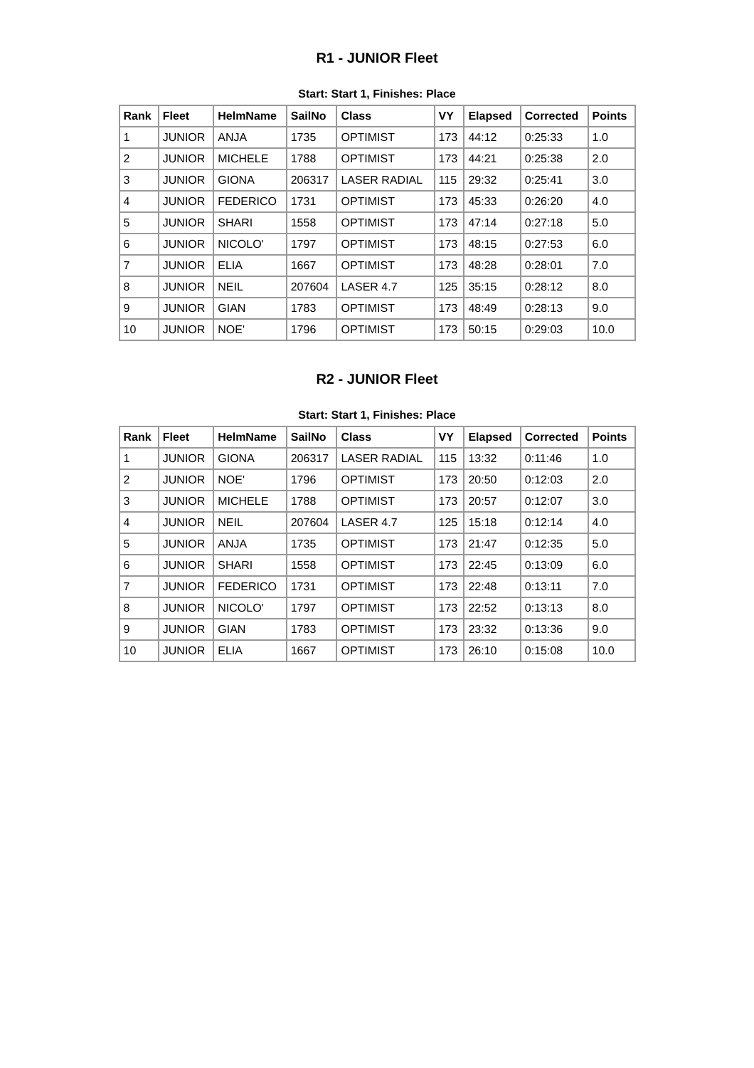R1 - JUNIOR Fleet
Start: Start 1, Finishes: Place
| Rank | Fleet | HelmName | SailNo | Class | VY | Elapsed | Corrected | Points |
| --- | --- | --- | --- | --- | --- | --- | --- | --- |
| 1 | JUNIOR | ANJA | 1735 | OPTIMIST | 173 | 44:12 | 0:25:33 | 1.0 |
| 2 | JUNIOR | MICHELE | 1788 | OPTIMIST | 173 | 44:21 | 0:25:38 | 2.0 |
| 3 | JUNIOR | GIONA | 206317 | LASER RADIAL | 115 | 29:32 | 0:25:41 | 3.0 |
| 4 | JUNIOR | FEDERICO | 1731 | OPTIMIST | 173 | 45:33 | 0:26:20 | 4.0 |
| 5 | JUNIOR | SHARI | 1558 | OPTIMIST | 173 | 47:14 | 0:27:18 | 5.0 |
| 6 | JUNIOR | NICOLO' | 1797 | OPTIMIST | 173 | 48:15 | 0:27:53 | 6.0 |
| 7 | JUNIOR | ELIA | 1667 | OPTIMIST | 173 | 48:28 | 0:28:01 | 7.0 |
| 8 | JUNIOR | NEIL | 207604 | LASER 4.7 | 125 | 35:15 | 0:28:12 | 8.0 |
| 9 | JUNIOR | GIAN | 1783 | OPTIMIST | 173 | 48:49 | 0:28:13 | 9.0 |
| 10 | JUNIOR | NOE' | 1796 | OPTIMIST | 173 | 50:15 | 0:29:03 | 10.0 |
R2 - JUNIOR Fleet
Start: Start 1, Finishes: Place
| Rank | Fleet | HelmName | SailNo | Class | VY | Elapsed | Corrected | Points |
| --- | --- | --- | --- | --- | --- | --- | --- | --- |
| 1 | JUNIOR | GIONA | 206317 | LASER RADIAL | 115 | 13:32 | 0:11:46 | 1.0 |
| 2 | JUNIOR | NOE' | 1796 | OPTIMIST | 173 | 20:50 | 0:12:03 | 2.0 |
| 3 | JUNIOR | MICHELE | 1788 | OPTIMIST | 173 | 20:57 | 0:12:07 | 3.0 |
| 4 | JUNIOR | NEIL | 207604 | LASER 4.7 | 125 | 15:18 | 0:12:14 | 4.0 |
| 5 | JUNIOR | ANJA | 1735 | OPTIMIST | 173 | 21:47 | 0:12:35 | 5.0 |
| 6 | JUNIOR | SHARI | 1558 | OPTIMIST | 173 | 22:45 | 0:13:09 | 6.0 |
| 7 | JUNIOR | FEDERICO | 1731 | OPTIMIST | 173 | 22:48 | 0:13:11 | 7.0 |
| 8 | JUNIOR | NICOLO' | 1797 | OPTIMIST | 173 | 22:52 | 0:13:13 | 8.0 |
| 9 | JUNIOR | GIAN | 1783 | OPTIMIST | 173 | 23:32 | 0:13:36 | 9.0 |
| 10 | JUNIOR | ELIA | 1667 | OPTIMIST | 173 | 26:10 | 0:15:08 | 10.0 |